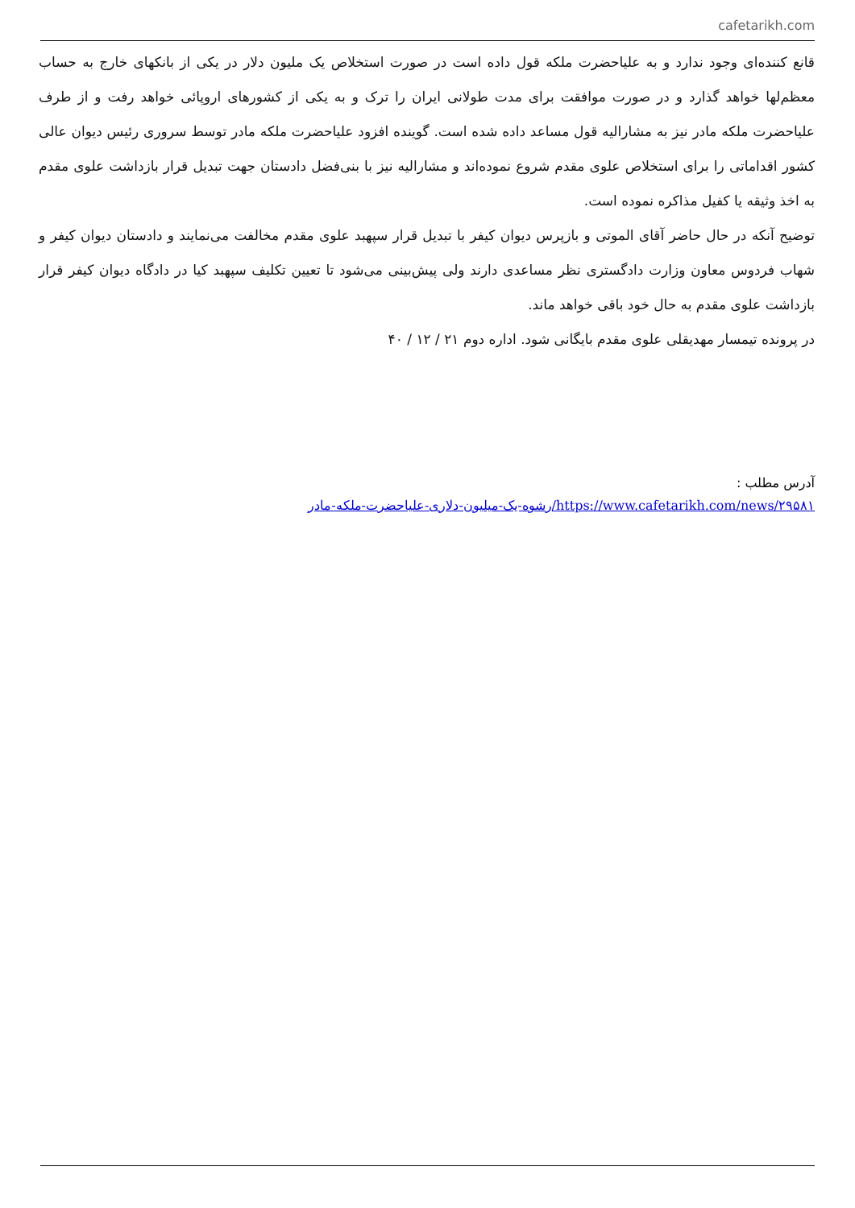cafetarikh.com
قانع کننده‌ای وجود ندارد و به علیاحضرت ملکه قول داده است در صورت استخلاص یک ملیون دلار در یکی از بانکهای خارج به حساب معظم‌لها خواهد گذارد و در صورت موافقت برای مدت طولانی ایران را ترک و به یکی از کشورهای اروپائی خواهد رفت و از طرف علیاحضرت ملکه مادر نیز به مشارالیه قول مساعد داده شده است. گوینده افزود علیاحضرت ملکه مادر توسط سروری رئیس دیوان عالی کشور اقداماتی را برای استخلاص علوی مقدم شروع نموده‌اند و مشارالیه نیز با بنی‌فضل دادستان جهت تبدیل قرار بازداشت علوی مقدم به اخذ وثیقه یا کفیل مذاکره نموده است.
توضیح آنکه در حال حاضر آقای الموتی و بازپرس دیوان کیفر با تبدیل قرار سپهبد علوی مقدم مخالفت می‌نمایند و دادستان دیوان کیفر و شهاب فردوس معاون وزارت دادگستری نظر مساعدی دارند ولی پیش‌بینی می‌شود تا تعیین تکلیف سپهبد کیا در دادگاه دیوان کیفر قرار بازداشت علوی مقدم به حال خود باقی خواهد ماند.
در پرونده تیمسار مهدیقلی علوی مقدم بایگانی شود. اداره دوم ۲۱ / ۱۲ / ۴۰
آدرس مطلب :
https://www.cafetarikh.com/news/۲۹۵۸۱/رشوه-یک-میلیون-دلاری-علیاحضرت-ملکه-مادر